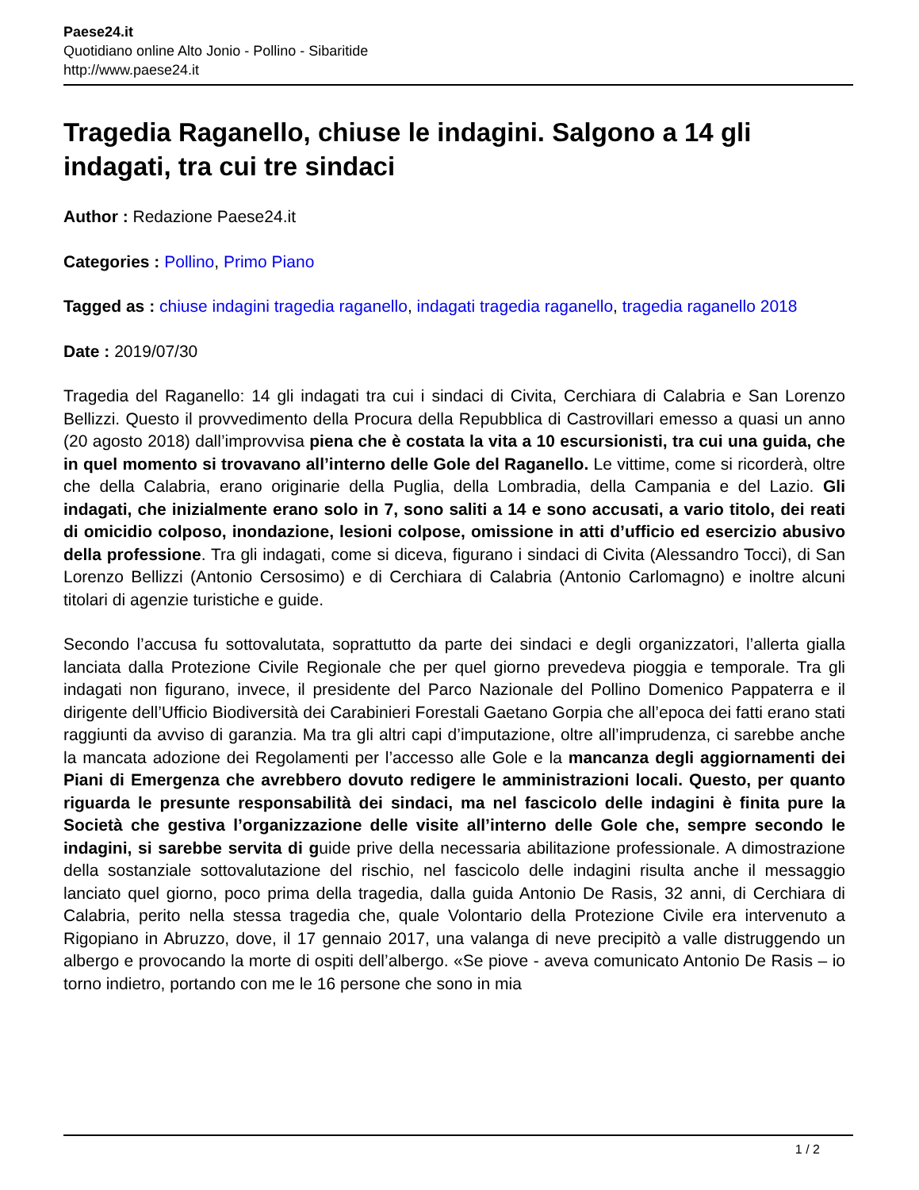Paese24.it
Quotidiano online Alto Jonio - Pollino - Sibaritide
http://www.paese24.it
Tragedia Raganello, chiuse le indagini. Salgono a 14 gli indagati, tra cui tre sindaci
Author : Redazione Paese24.it
Categories : Pollino, Primo Piano
Tagged as : chiuse indagini tragedia raganello, indagati tragedia raganello, tragedia raganello 2018
Date : 2019/07/30
Tragedia del Raganello: 14 gli indagati tra cui i sindaci di Civita, Cerchiara di Calabria e San Lorenzo Bellizzi. Questo il provvedimento della Procura della Repubblica di Castrovillari emesso a quasi un anno (20 agosto 2018) dall’improvvisa piena che è costata la vita a 10 escursionisti, tra cui una guida, che in quel momento si trovavano all’interno delle Gole del Raganello. Le vittime, come si ricorderà, oltre che della Calabria, erano originarie della Puglia, della Lombradia, della Campania e del Lazio. Gli indagati, che inizialmente erano solo in 7, sono saliti a 14 e sono accusati, a vario titolo, dei reati di omicidio colposo, inondazione, lesioni colpose, omissione in atti d’ufficio ed esercizio abusivo della professione. Tra gli indagati, come si diceva, figurano i sindaci di Civita (Alessandro Tocci), di San Lorenzo Bellizzi (Antonio Cersosimo) e di Cerchiara di Calabria (Antonio Carlomagno) e inoltre alcuni titolari di agenzie turistiche e guide.
Secondo l’accusa fu sottovalutata, soprattutto da parte dei sindaci e degli organizzatori, l’allerta gialla lanciata dalla Protezione Civile Regionale che per quel giorno prevedeva pioggia e temporale. Tra gli indagati non figurano, invece, il presidente del Parco Nazionale del Pollino Domenico Pappaterra e il dirigente dell’Ufficio Biodiversità dei Carabinieri Forestali Gaetano Gorpia che all’epoca dei fatti erano stati raggiunti da avviso di garanzia. Ma tra gli altri capi d’imputazione, oltre all’imprudenza, ci sarebbe anche la mancata adozione dei Regolamenti per l’accesso alle Gole e la mancanza degli aggiornamenti dei Piani di Emergenza che avrebbero dovuto redigere le amministrazioni locali. Questo, per quanto riguarda le presunte responsabilità dei sindaci, ma nel fascicolo delle indagini è finita pure la Società che gestiva l’organizzazione delle visite all’interno delle Gole che, sempre secondo le indagini, si sarebbe servita di guide prive della necessaria abilitazione professionale. A dimostrazione della sostanziale sottovalutazione del rischio, nel fascicolo delle indagini risulta anche il messaggio lanciato quel giorno, poco prima della tragedia, dalla guida Antonio De Rasis, 32 anni, di Cerchiara di Calabria, perito nella stessa tragedia che, quale Volontario della Protezione Civile era intervenuto a Rigopiano in Abruzzo, dove, il 17 gennaio 2017, una valanga di neve precipitò a valle distruggendo un albergo e provocando la morte di ospiti dell’albergo. «Se piove - aveva comunicato Antonio De Rasis – io torno indietro, portando con me le 16 persone che sono in mia
1 / 2